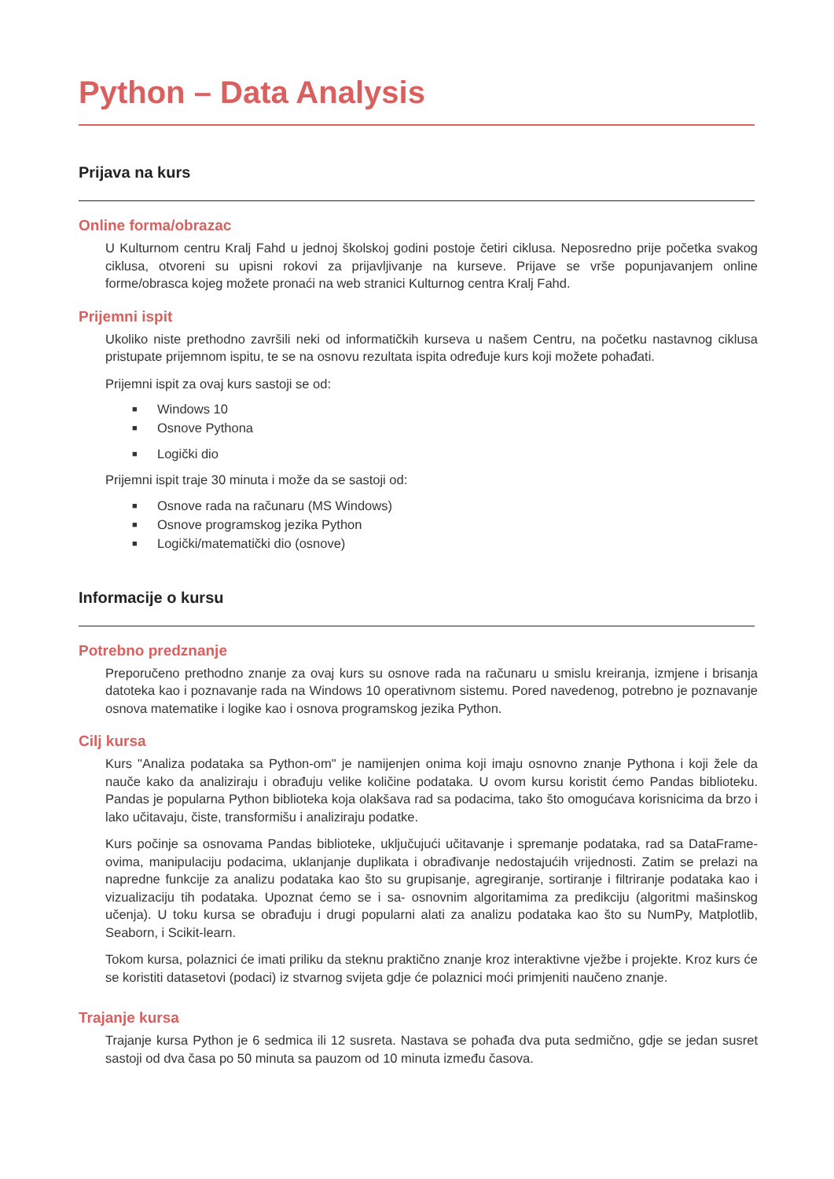Python – Data Analysis
Prijava na kurs
Online forma/obrazac
U Kulturnom centru Kralj Fahd u jednoj školskoj godini postoje četiri ciklusa. Neposredno prije početka svakog ciklusa, otvoreni su upisni rokovi za prijavljivanje na kurseve. Prijave se vrše popunjavanjem online forme/obrasca kojeg možete pronaći na web stranici Kulturnog centra Kralj Fahd.
Prijemni ispit
Ukoliko niste prethodno završili neki od informatičkih kurseva u našem Centru, na početku nastavnog ciklusa pristupate prijemnom ispitu, te se na osnovu rezultata ispita određuje kurs koji možete pohađati.
Prijemni ispit za ovaj kurs sastoji se od:
■ Windows 10
■ Osnove Pythona
■ Logički dio
Prijemni ispit traje 30 minuta i može da se sastoji od:
■ Osnove rada na računaru (MS Windows)
■ Osnove programskog jezika Python
■ Logički/matematički dio (osnove)
Informacije o kursu
Potrebno predznanje
Preporučeno prethodno znanje za ovaj kurs su osnove rada na računaru u smislu kreiranja, izmjene i brisanja datoteka kao i poznavanje rada na Windows 10 operativnom sistemu. Pored navedenog, potrebno je poznavanje osnova matematike i logike kao i osnova programskog jezika Python.
Cilj kursa
Kurs "Analiza podataka sa Python-om" je namijenjen onima koji imaju osnovno znanje Pythona i koji žele da nauče kako da analiziraju i obrađuju velike količine podataka. U ovom kursu koristit ćemo Pandas biblioteku. Pandas je popularna Python biblioteka koja olakšava rad sa podacima, tako što omogućava korisnicima da brzo i lako učitavaju, čiste, transformišu i analiziraju podatke.
Kurs počinje sa osnovama Pandas biblioteke, uključujući učitavanje i spremanje podataka, rad sa DataFrame-ovima, manipulaciju podacima, uklanjanje duplikata i obrađivanje nedostajućih vrijednosti. Zatim se prelazi na napredne funkcije za analizu podataka kao što su grupisanje, agregiranje, sortiranje i filtriranje podataka kao i vizualizaciju tih podataka. Upoznat ćemo se i sa- osnovnim algoritamima za predikciju (algoritmi mašinskog učenja). U toku kursa se obrađuju i drugi popularni alati za analizu podataka kao što su NumPy, Matplotlib, Seaborn, i Scikit-learn.
Tokom kursa, polaznici će imati priliku da steknu praktično znanje kroz interaktivne vježbe i projekte. Kroz kurs će se koristiti datasetovi (podaci) iz stvarnog svijeta gdje će polaznici moći primjeniti naučeno znanje.
Trajanje kursa
Trajanje kursa Python je 6 sedmica ili 12 susreta. Nastava se pohađa dva puta sedmično, gdje se jedan susret sastoji od dva časa po 50 minuta sa pauzom od 10 minuta između časova.